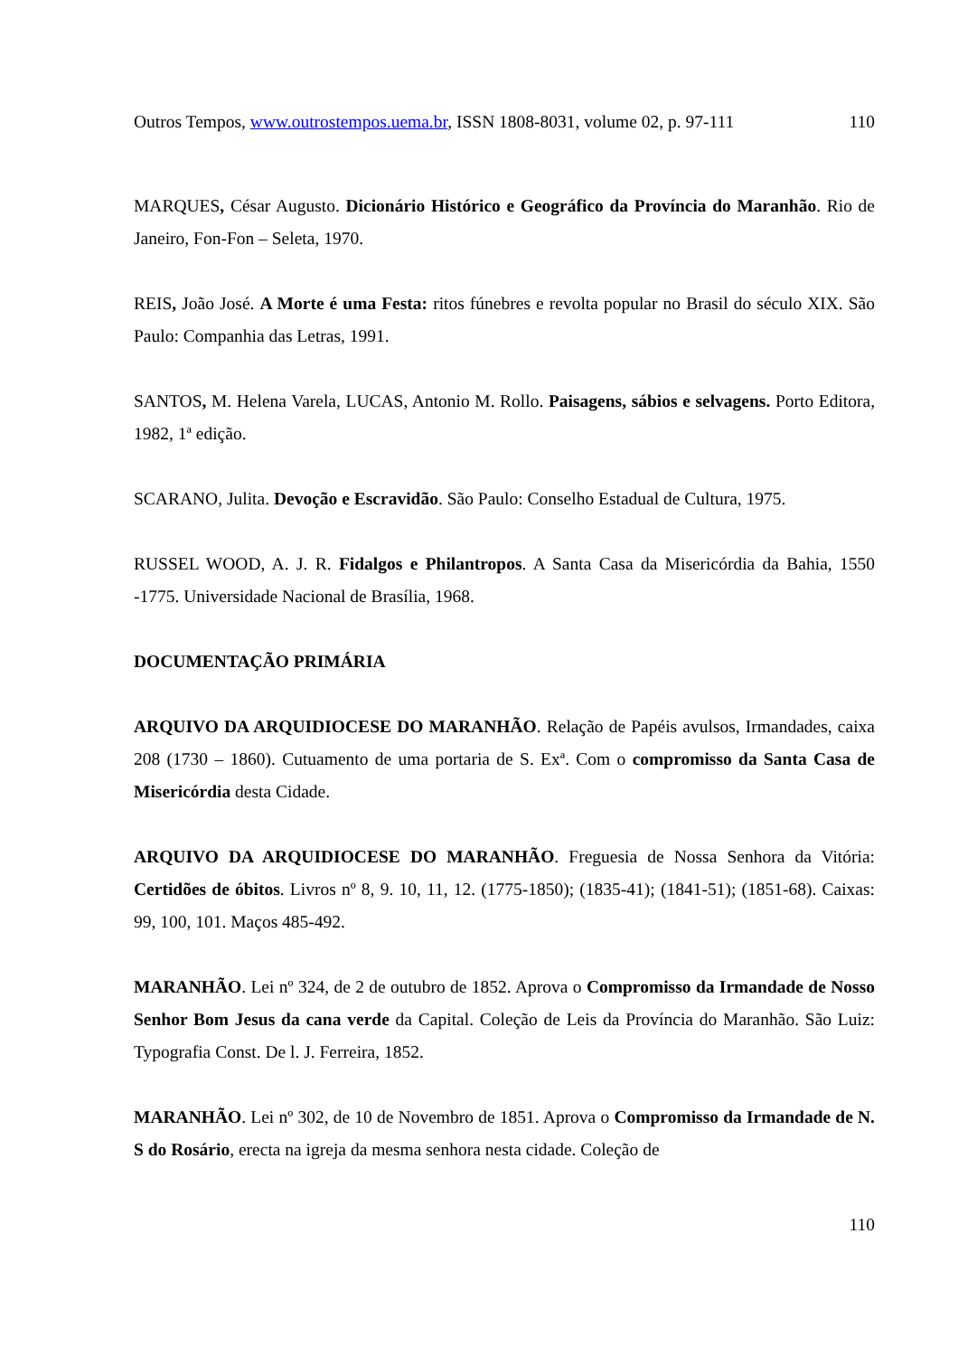Outros Tempos, www.outrostempos.uema.br, ISSN 1808-8031, volume 02, p. 97-111 110
MARQUES, César Augusto. Dicionário Histórico e Geográfico da Província do Maranhão. Rio de Janeiro, Fon-Fon – Seleta, 1970.
REIS, João José. A Morte é uma Festa: ritos fúnebres e revolta popular no Brasil do século XIX. São Paulo: Companhia das Letras, 1991.
SANTOS, M. Helena Varela, LUCAS, Antonio M. Rollo. Paisagens, sábios e selvagens. Porto Editora, 1982, 1ª edição.
SCARANO, Julita. Devoção e Escravidão. São Paulo: Conselho Estadual de Cultura, 1975.
RUSSEL WOOD, A. J. R. Fidalgos e Philantropos. A Santa Casa da Misericórdia da Bahia, 1550 -1775. Universidade Nacional de Brasília, 1968.
DOCUMENTAÇÃO PRIMÁRIA
ARQUIVO DA ARQUIDIOCESE DO MARANHÃO. Relação de Papéis avulsos, Irmandades, caixa 208 (1730 – 1860). Cutuamento de uma portaria de S. Exª. Com o compromisso da Santa Casa de Misericórdia desta Cidade.
ARQUIVO DA ARQUIDIOCESE DO MARANHÃO. Freguesia de Nossa Senhora da Vitória: Certidões de óbitos. Livros nº 8, 9. 10, 11, 12. (1775-1850); (1835-41); (1841-51); (1851-68). Caixas: 99, 100, 101. Maços 485-492.
MARANHÃO. Lei nº 324, de 2 de outubro de 1852. Aprova o Compromisso da Irmandade de Nosso Senhor Bom Jesus da cana verde da Capital. Coleção de Leis da Província do Maranhão. São Luiz: Typografia Const. De l. J. Ferreira, 1852.
MARANHÃO. Lei nº 302, de 10 de Novembro de 1851. Aprova o Compromisso da Irmandade de N. S do Rosário, erecta na igreja da mesma senhora nesta cidade. Coleção de
110